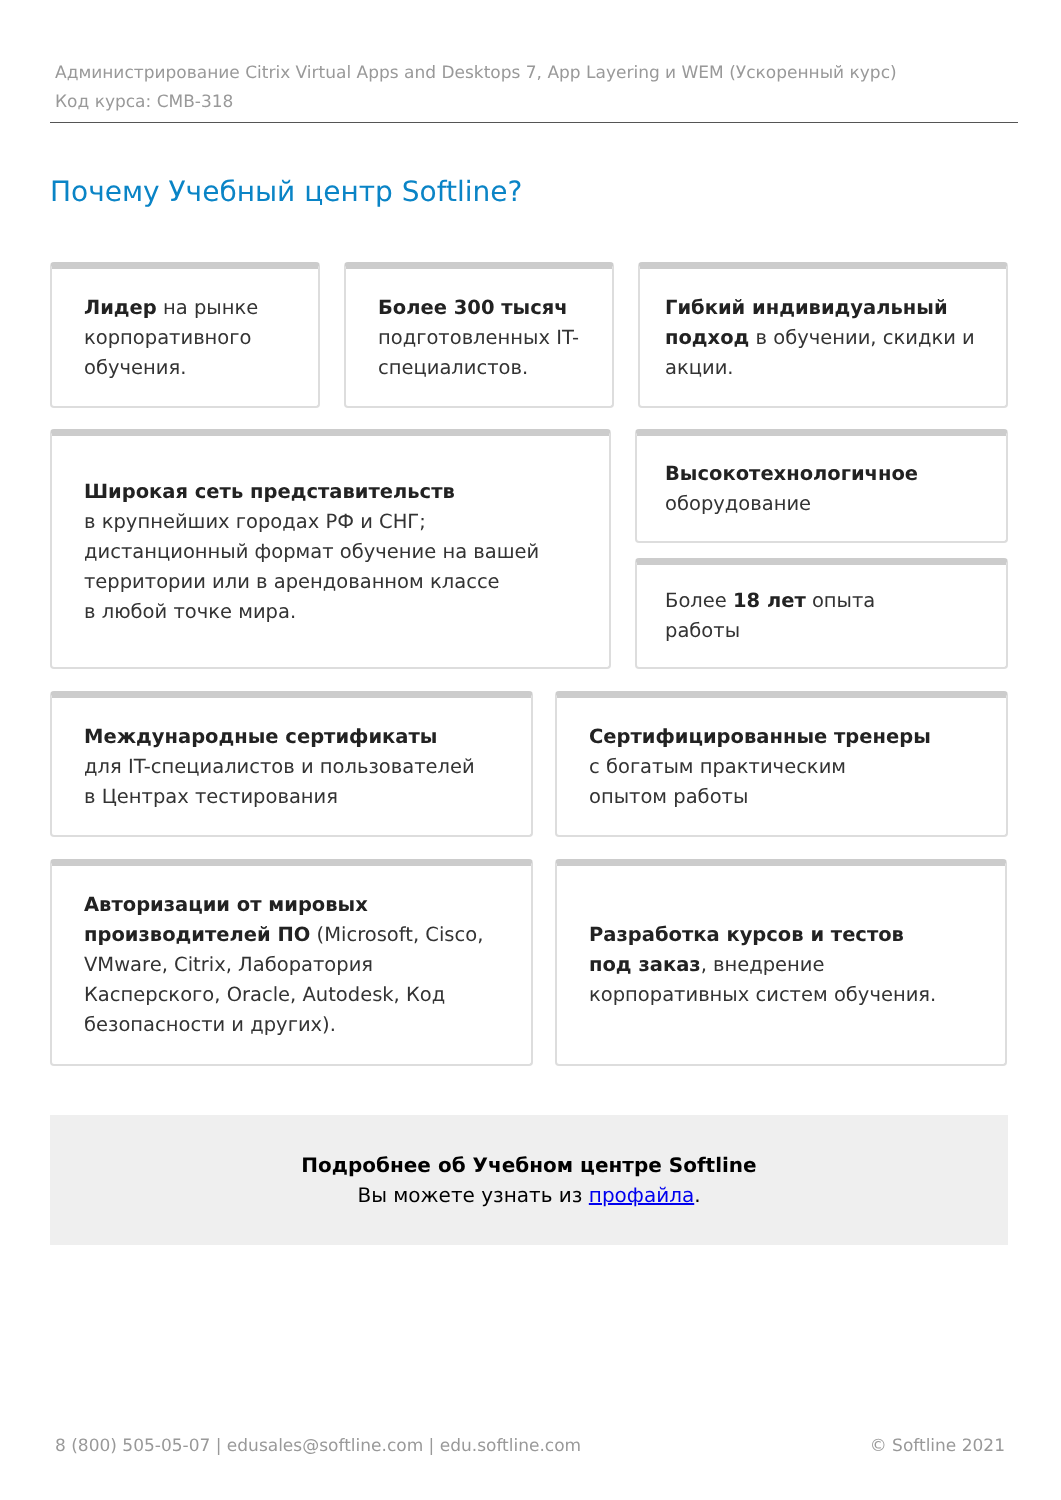Администрирование Citrix Virtual Apps and Desktops 7, App Layering и WEM (Ускоренный курс)
Код курса: CMB-318
Почему Учебный центр Softline?
Лидер на рынке корпоративного обучения.
Более 300 тысяч подготовленных IT-специалистов.
Гибкий индивидуальный подход в обучении, скидки и акции.
Широкая сеть представительств
в крупнейших городах РФ и СНГ; дистанционный формат обучение на вашей территории или в арендованном классе
в любой точке мира.
Высокотехнологичное
оборудование
Более 18 лет опыта
работы
Международные сертификаты
для IT-специалистов и пользователей
в Центрах тестирования
Сертифицированные тренеры
с богатым практическим
опытом работы
Авторизации от мировых производителей ПО (Microsoft, Cisco, VMware, Citrix, Лаборатория Касперского, Oracle, Autodesk, Код безопасности и других).
Разработка курсов и тестов
под заказ, внедрение корпоративных систем обучения.
Подробнее об Учебном центре Softline
Вы можете узнать из профайла.
8 (800) 505-05-07 | edusales@softline.com | edu.softline.com © Softline 2021